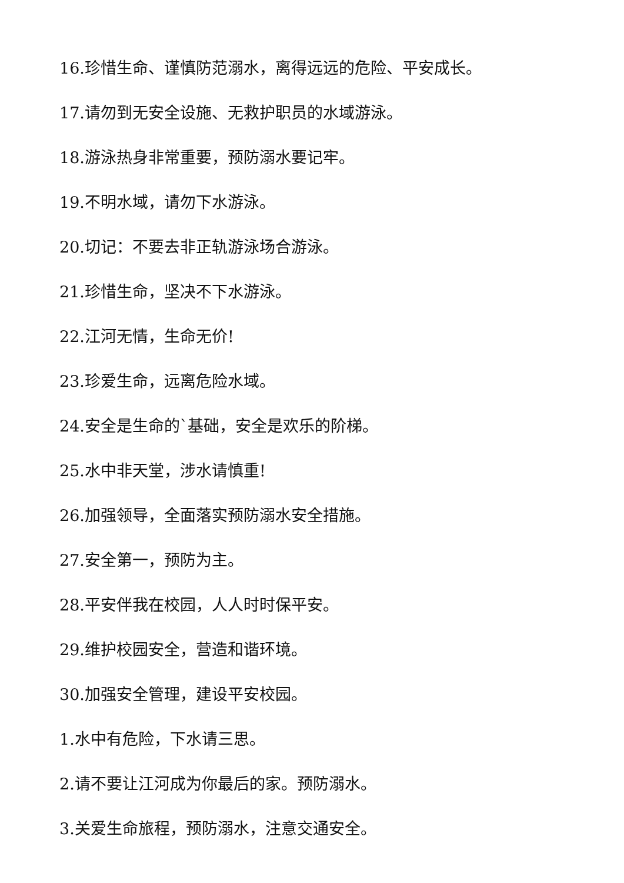16.珍惜生命、谨慎防范溺水，离得远远的危险、平安成长。
17.请勿到无安全设施、无救护职员的水域游泳。
18.游泳热身非常重要，预防溺水要记牢。
19.不明水域，请勿下水游泳。
20.切记：不要去非正轨游泳场合游泳。
21.珍惜生命，坚决不下水游泳。
22.江河无情，生命无价!
23.珍爱生命，远离危险水域。
24.安全是生命的`基础，安全是欢乐的阶梯。
25.水中非天堂，涉水请慎重!
26.加强领导，全面落实预防溺水安全措施。
27.安全第一，预防为主。
28.平安伴我在校园，人人时时保平安。
29.维护校园安全，营造和谐环境。
30.加强安全管理，建设平安校园。
1.水中有危险，下水请三思。
2.请不要让江河成为你最后的家。预防溺水。
3.关爱生命旅程，预防溺水，注意交通安全。